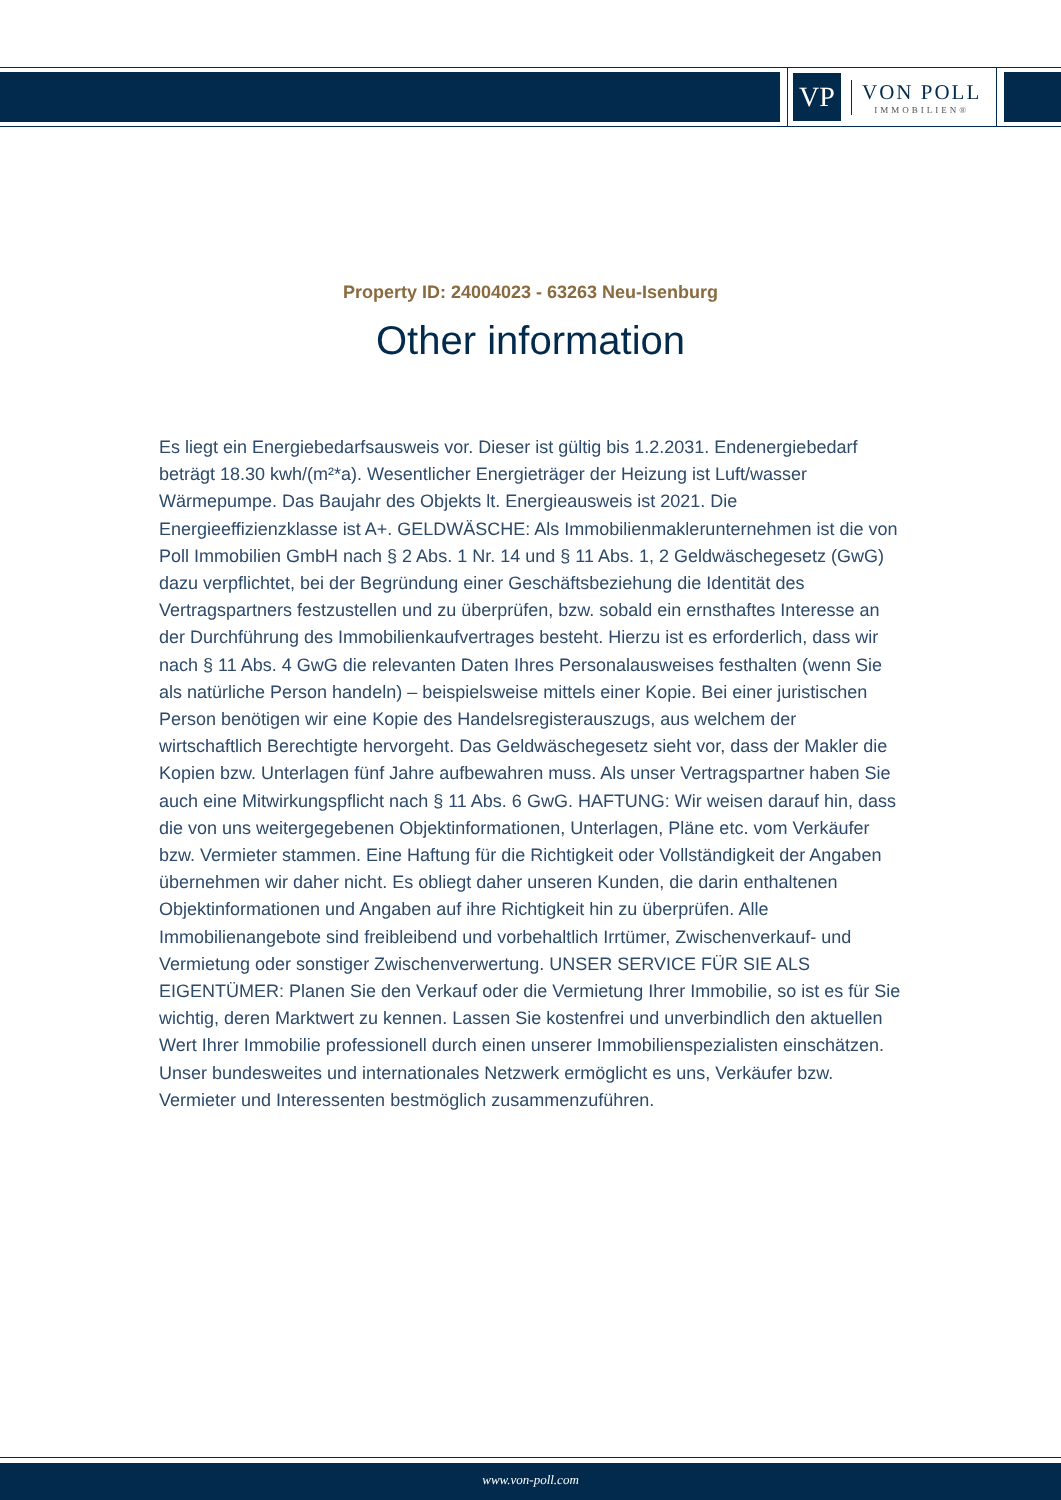VP
VON POLL
IMMOBILIEN®
Property ID: 24004023 - 63263 Neu-Isenburg
Other information
Es liegt ein Energiebedarfsausweis vor. Dieser ist gültig bis 1.2.2031. Endenergiebedarf beträgt 18.30 kwh/(m²*a). Wesentlicher Energieträger der Heizung ist Luft/wasser Wärmepumpe. Das Baujahr des Objekts lt. Energieausweis ist 2021. Die Energieeffizienzklasse ist A+. GELDWÄSCHE: Als Immobilienmaklerunternehmen ist die von Poll Immobilien GmbH nach § 2 Abs. 1 Nr. 14 und § 11 Abs. 1, 2 Geldwäschegesetz (GwG) dazu verpflichtet, bei der Begründung einer Geschäftsbeziehung die Identität des Vertragspartners festzustellen und zu überprüfen, bzw. sobald ein ernsthaftes Interesse an der Durchführung des Immobilienkaufvertrages besteht. Hierzu ist es erforderlich, dass wir nach § 11 Abs. 4 GwG die relevanten Daten Ihres Personalausweises festhalten (wenn Sie als natürliche Person handeln) – beispielsweise mittels einer Kopie. Bei einer juristischen Person benötigen wir eine Kopie des Handelsregisterauszugs, aus welchem der wirtschaftlich Berechtigte hervorgeht. Das Geldwäschegesetz sieht vor, dass der Makler die Kopien bzw. Unterlagen fünf Jahre aufbewahren muss. Als unser Vertragspartner haben Sie auch eine Mitwirkungspflicht nach § 11 Abs. 6 GwG. HAFTUNG: Wir weisen darauf hin, dass die von uns weitergegebenen Objektinformationen, Unterlagen, Pläne etc. vom Verkäufer bzw. Vermieter stammen. Eine Haftung für die Richtigkeit oder Vollständigkeit der Angaben übernehmen wir daher nicht. Es obliegt daher unseren Kunden, die darin enthaltenen Objektinformationen und Angaben auf ihre Richtigkeit hin zu überprüfen. Alle Immobilienangebote sind freibleibend und vorbehaltlich Irrtümer, Zwischenverkauf- und Vermietung oder sonstiger Zwischenverwertung. UNSER SERVICE FÜR SIE ALS EIGENTÜMER: Planen Sie den Verkauf oder die Vermietung Ihrer Immobilie, so ist es für Sie wichtig, deren Marktwert zu kennen. Lassen Sie kostenfrei und unverbindlich den aktuellen Wert Ihrer Immobilie professionell durch einen unserer Immobilienspezialisten einschätzen. Unser bundesweites und internationales Netzwerk ermöglicht es uns, Verkäufer bzw. Vermieter und Interessenten bestmöglich zusammenzuführen.
www.von-poll.com